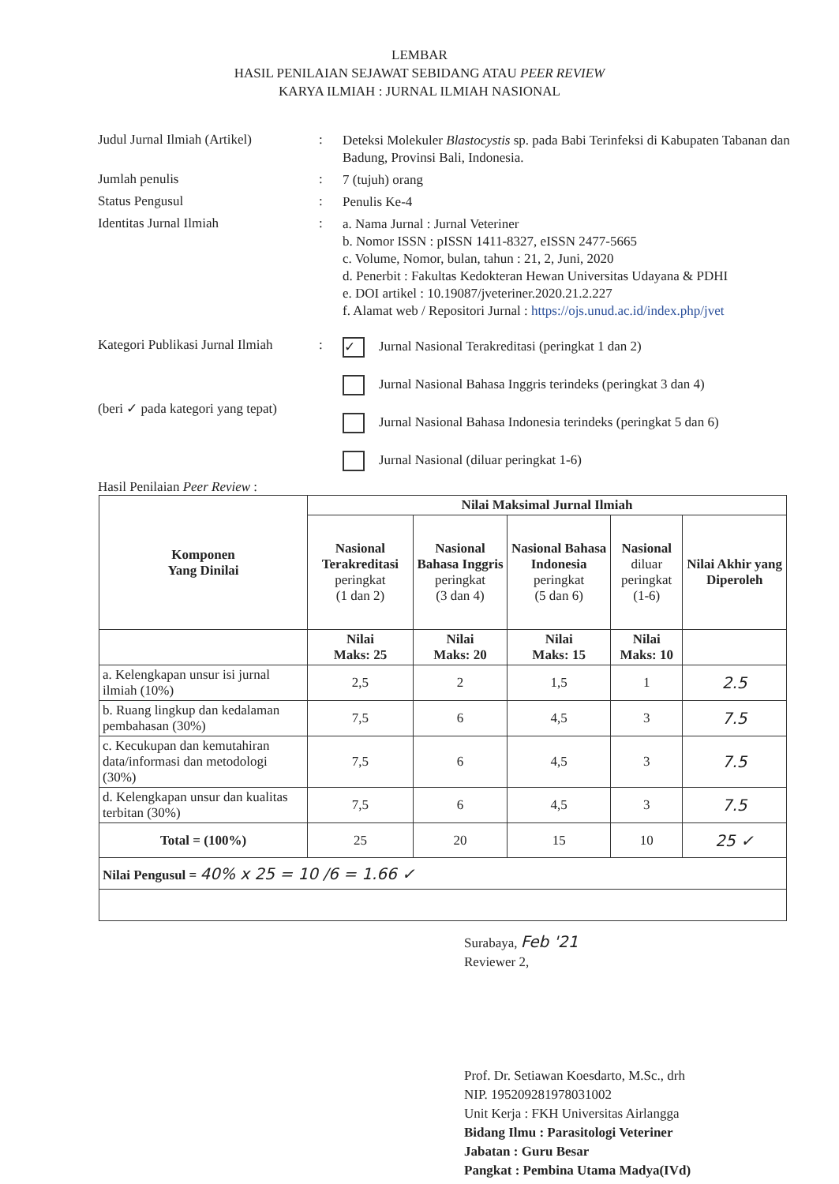LEMBAR
HASIL PENILAIAN SEJAWAT SEBIDANG ATAU PEER REVIEW
KARYA ILMIAH : JURNAL ILMIAH NASIONAL
Judul Jurnal Ilmiah (Artikel)
:
Deteksi Molekuler Blastocystis sp. pada Babi Terinfeksi di Kabupaten Tabanan dan Badung, Provinsi Bali, Indonesia.
Jumlah penulis :
7 (tujuh) orang
Status Pengusul :
Penulis Ke-4
Identitas Jurnal Ilmiah :
a. Nama Jurnal : Jurnal Veteriner
b. Nomor ISSN : pISSN 1411-8327, eISSN 2477-5665
c. Volume, Nomor, bulan, tahun : 21, 2, Juni, 2020
d. Penerbit : Fakultas Kedokteran Hewan Universitas Udayana & PDHI
e. DOI artikel : 10.19087/jveteriner.2020.21.2.227
f. Alamat web / Repositori Jurnal : https://ojs.unud.ac.id/index.php/jvet
Kategori Publikasi Jurnal Ilmiah
(beri ✓ pada kategori yang tepat)
:
✓ Jurnal Nasional Terakreditasi (peringkat 1 dan 2)
Jurnal Nasional Bahasa Inggris terindeks (peringkat 3 dan 4)
Jurnal Nasional Bahasa Indonesia terindeks (peringkat 5 dan 6)
Jurnal Nasional (diluar peringkat 1-6)
Hasil Penilaian Peer Review :
| Komponen Yang Dinilai | Nilai Maksimal Jurnal Ilmiah | | | | |
| --- | --- | --- | --- | --- | --- |
| | Nasional Terakreditasi peringkat (1 dan 2) | Nasional Bahasa Inggris peringkat (3 dan 4) | Nasional Bahasa Indonesia peringkat (5 dan 6) | Nasional diluar peringkat (1-6) | Nilai Akhir yang Diperoleh |
| | Nilai Maks: 25 | Nilai Maks: 20 | Nilai Maks: 15 | Nilai Maks: 10 | |
| a. Kelengkapan unsur isi jurnal ilmiah (10%) | 2,5 | 2 | 1,5 | 1 | 2.5 |
| b. Ruang lingkup dan kedalaman pembahasan (30%) | 7,5 | 6 | 4,5 | 3 | 7.5 |
| c. Kecukupan dan kemutahiran data/informasi dan metodologi (30%) | 7,5 | 6 | 4,5 | 3 | 7.5 |
| d. Kelengkapan unsur dan kualitas terbitan (30%) | 7,5 | 6 | 4,5 | 3 | 7.5 |
| Total = (100%) | 25 | 20 | 15 | 10 | 25 ✓ |
| Nilai Pengusul = 40% x 25 = 10 /6 = 1.66 ✓ | | | | | |
Surabaya, Feb '21
Reviewer 2,
Prof. Dr. Setiawan Koesdarto, M.Sc., drh
NIP. 195209281978031002
Unit Kerja : FKH Universitas Airlangga
Bidang Ilmu : Parasitologi Veteriner
Jabatan : Guru Besar
Pangkat : Pembina Utama Madya(IVd)